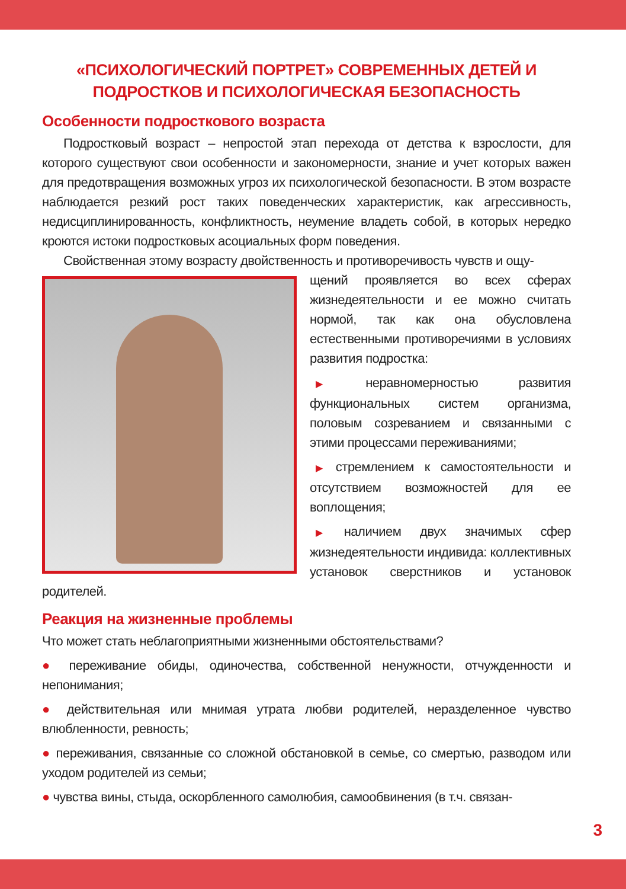«ПСИХОЛОГИЧЕСКИЙ ПОРТРЕТ» СОВРЕМЕННЫХ ДЕТЕЙ И ПОДРОСТКОВ И ПСИХОЛОГИЧЕСКАЯ БЕЗОПАСНОСТЬ
Особенности подросткового возраста
Подростковый возраст – непростой этап перехода от детства к взрослости, для которого существуют свои особенности и закономерности, знание и учет которых важен для предотвращения возможных угроз их психологической безопасности. В этом возрасте наблюдается резкий рост таких поведенческих характеристик, как агрессивность, недисциплинированность, конфликтность, неумение владеть собой, в которых нередко кроются истоки подростковых асоциальных форм поведения.
Свойственная этому возрасту двойственность и противоречивость чувств и ощу-
щений проявляется во всех сферах жизнедеятельности и ее можно считать нормой, так как она обусловлена естественными противоречиями в условиях развития подростка:
▶ неравномерностью развития функциональных систем организма, половым созреванием и связанными с этими процессами переживаниями;
▶ стремлением к самостоятельности и отсутствием возможностей для ее воплощения;
▶ наличием двух значимых сфер жизнедеятельности индивида: коллективных установок сверстников и установок родителей.
Реакция на жизненные проблемы
Что может стать неблагоприятными жизненными обстоятельствами?
● переживание обиды, одиночества, собственной ненужности, отчужденности и непонимания;
● действительная или мнимая утрата любви родителей, неразделенное чувство влюбленности, ревность;
● переживания, связанные со сложной обстановкой в семье, со смертью, разводом или уходом родителей из семьи;
● чувства вины, стыда, оскорбленного самолюбия, самообвинения (в т.ч. связан-
3